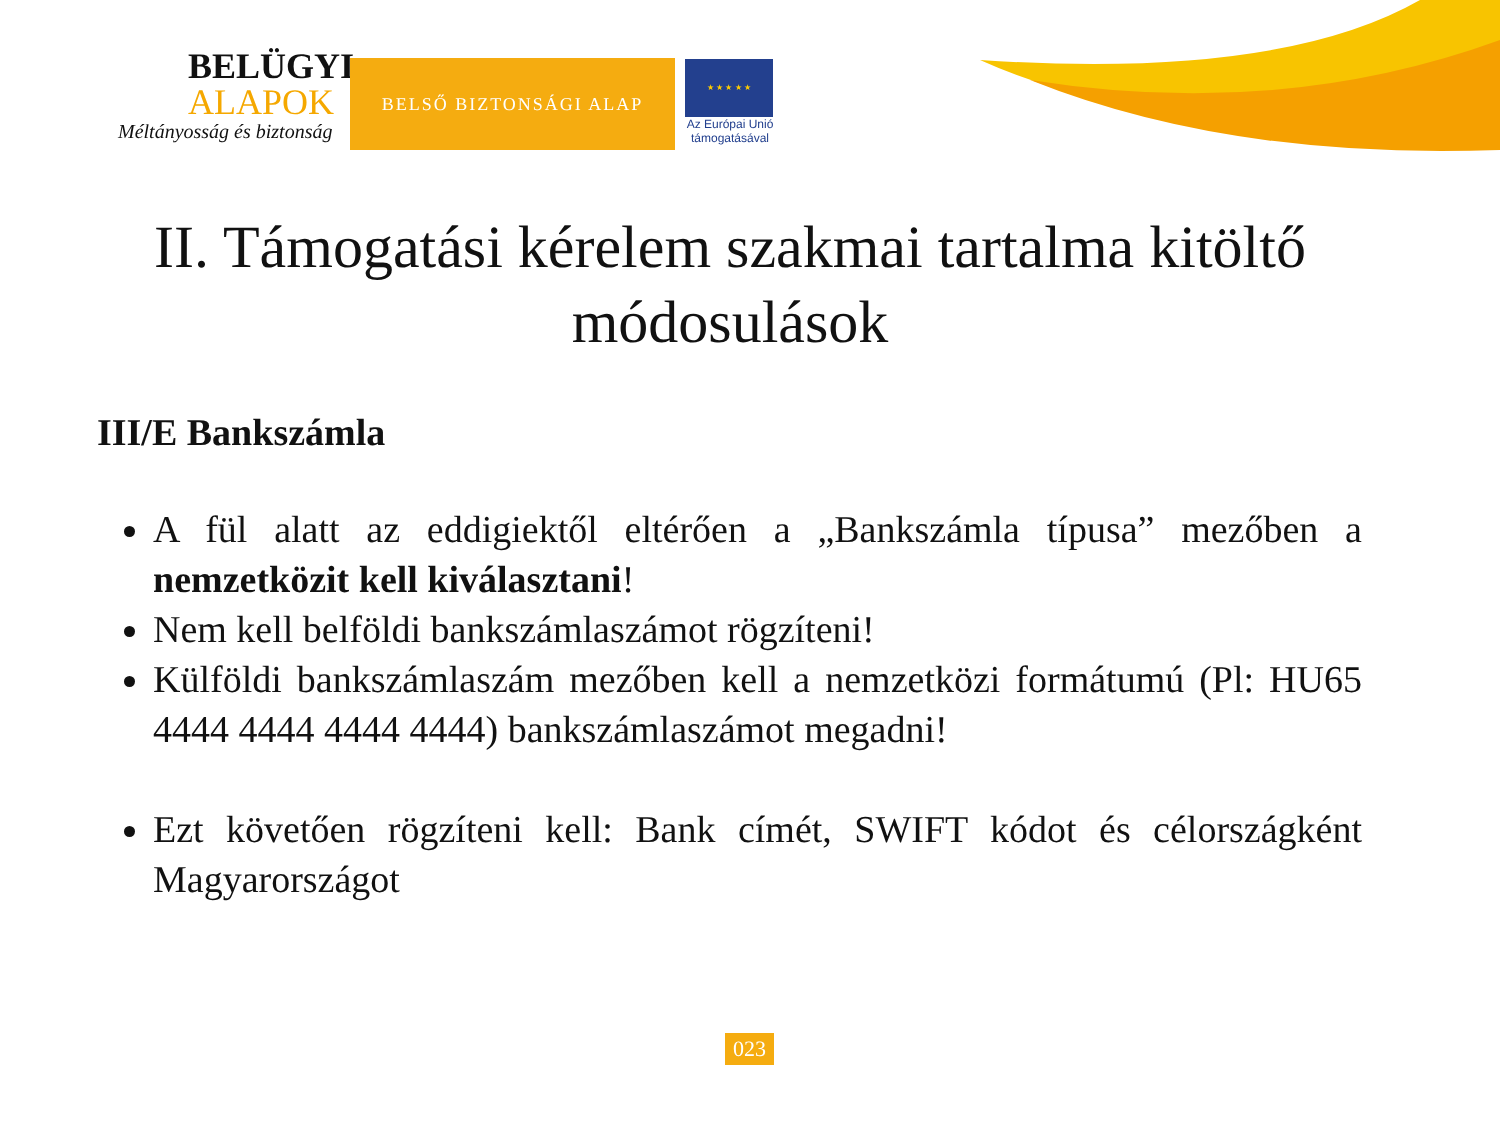BELÜGYI
ALAPOK
Méltányosság és biztonság
BELSŐ BIZTONSÁGI ALAP
★ ★ ★ ★ ★
Az Európai Unió támogatásával
II. Támogatási kérelem szakmai tartalma kitöltő módosulások
III/E Bankszámla
A fül alatt az eddigiektől eltérően a „Bankszámla típusa” mezőben a nemzetközit kell kiválasztani!
Nem kell belföldi bankszámlaszámot rögzíteni!
Külföldi bankszámlaszám mezőben kell a nemzetközi formátumú (Pl: HU65 4444 4444 4444 4444) bankszámlaszámot megadni!
Ezt követően rögzíteni kell: Bank címét, SWIFT kódot és célországként Magyarországot
023